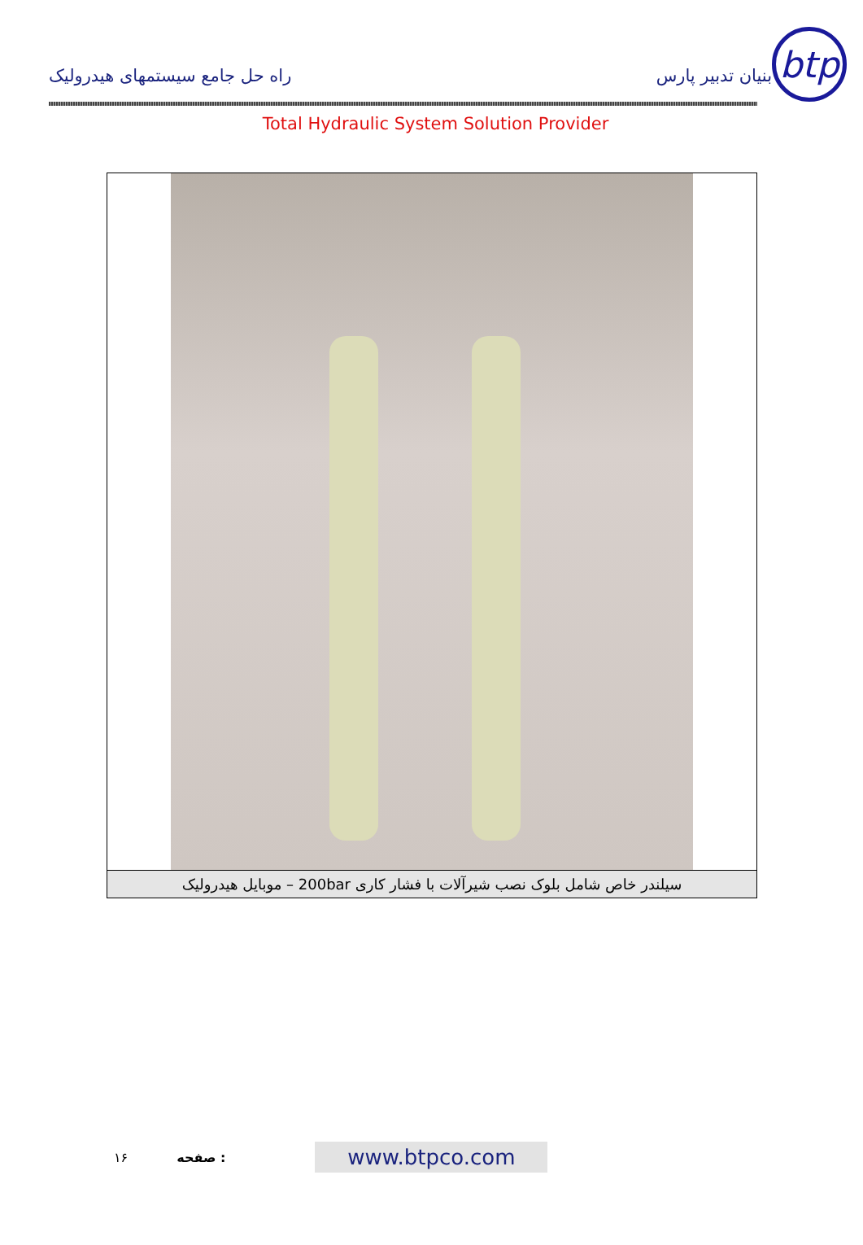راه حل جامع سیستمهای هیدرولیک
بنیان تدبیر پارس
btp
Total Hydraulic System Solution Provider
سیلندر خاص شامل بلوک نصب شیرآلات با فشار کاری 200bar – موبایل هیدرولیک
۱۶ صفحه :
www.btpco.com